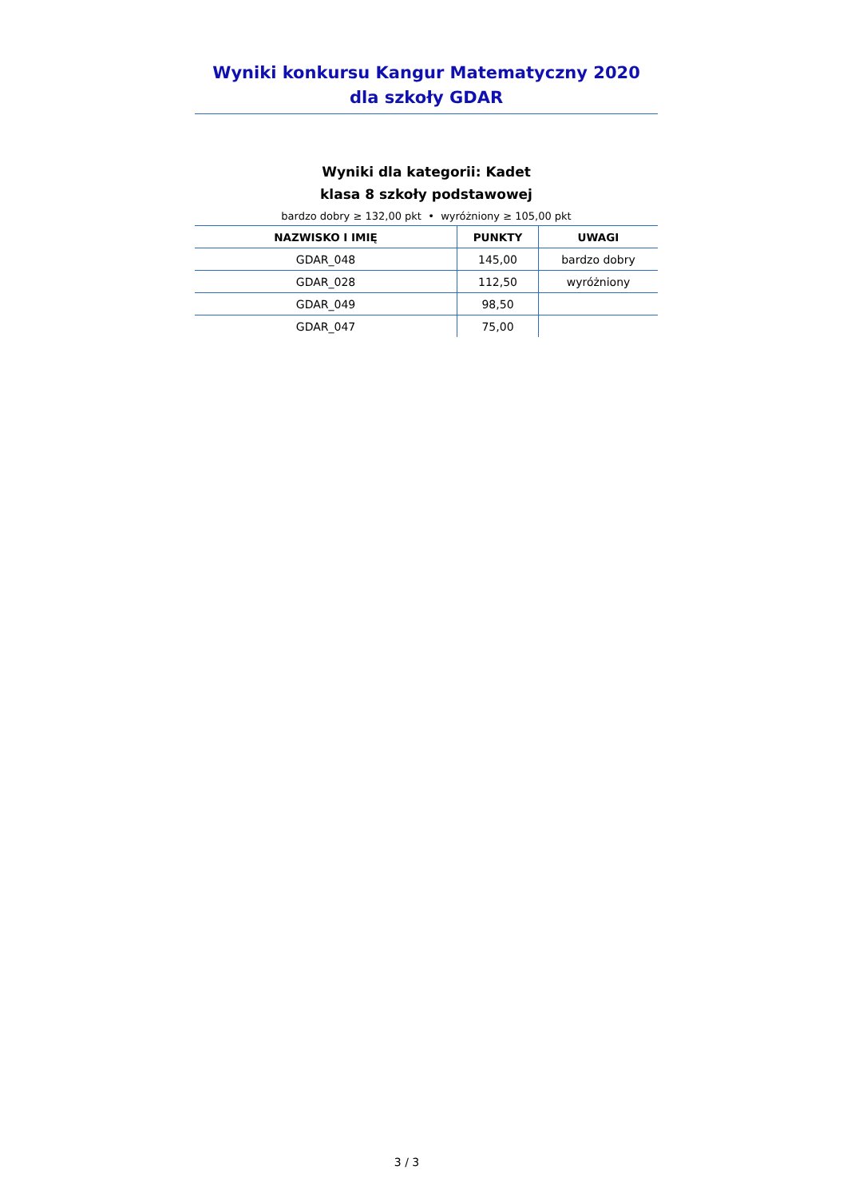Wyniki konkursu Kangur Matematyczny 2020
dla szkoły GDAR
Wyniki dla kategorii: Kadet
klasa 8 szkoły podstawowej
bardzo dobry ≥ 132,00 pkt • wyróżniony ≥ 105,00 pkt
| NAZWISKO I IMIĘ | PUNKTY | UWAGI |
| --- | --- | --- |
| GDAR_048 | 145,00 | bardzo dobry |
| GDAR_028 | 112,50 | wyróżniony |
| GDAR_049 | 98,50 | |
| GDAR_047 | 75,00 | |
3 / 3